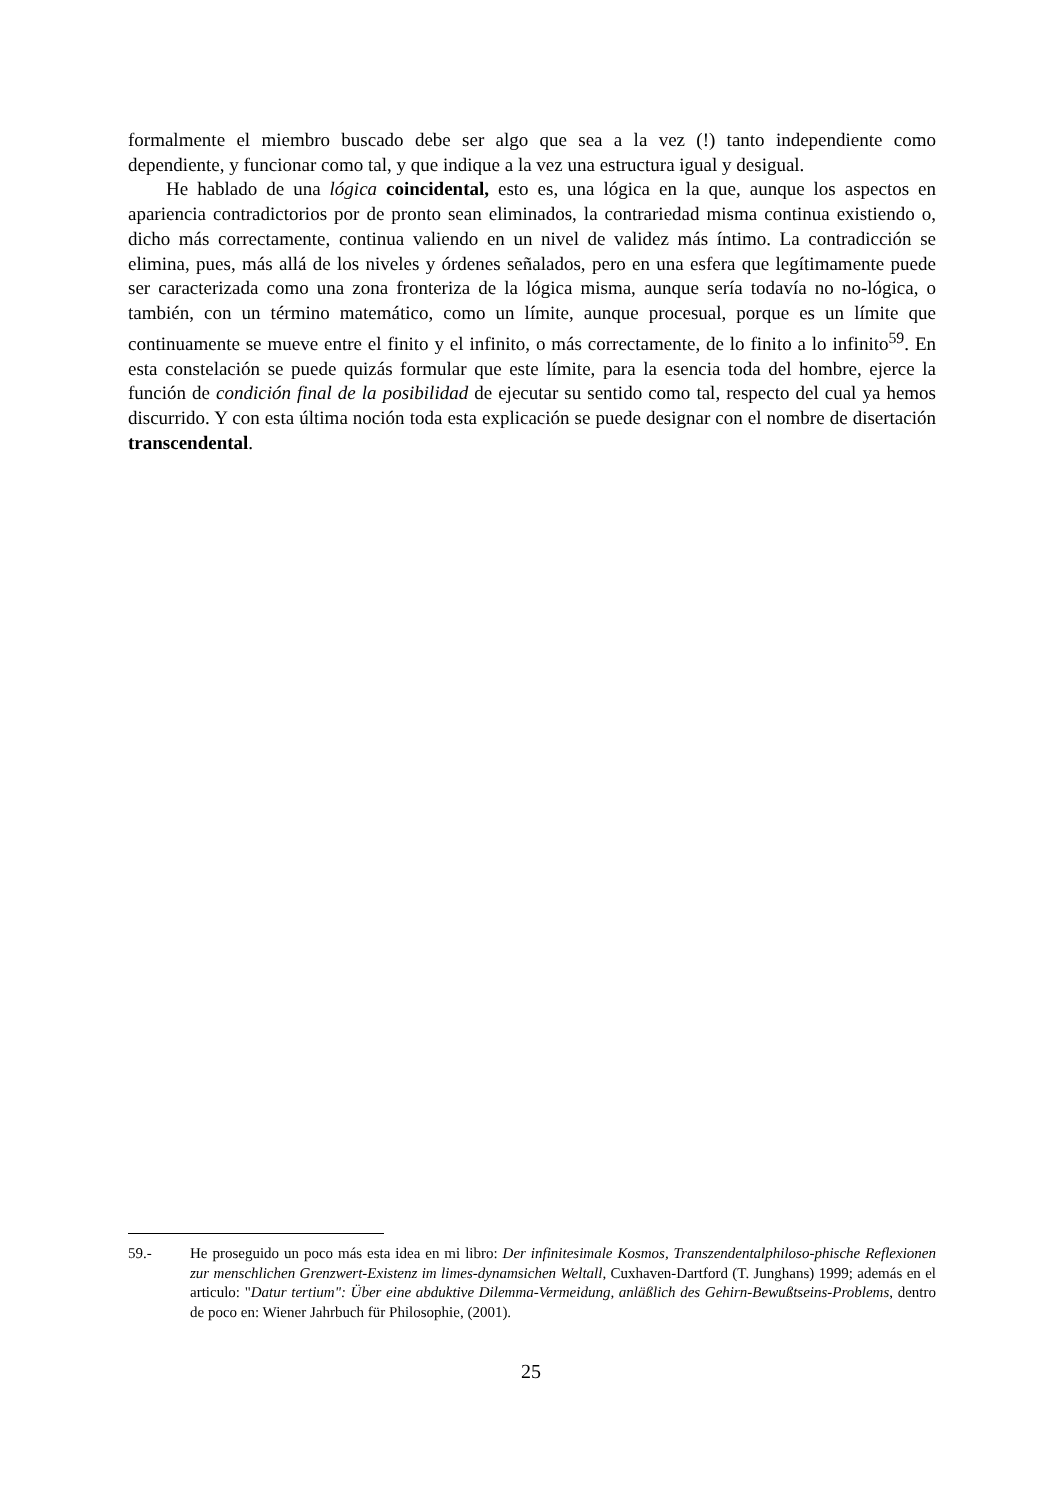formalmente el miembro buscado debe ser algo que sea a la vez (!) tanto independiente como dependiente, y funcionar como tal, y que indique a la vez una estructura igual y desigual.
He hablado de una lógica coincidental, esto es, una lógica en la que, aunque los aspectos en apariencia contradictorios por de pronto sean eliminados, la contrariedad misma continua existiendo o, dicho más correctamente, continua valiendo en un nivel de validez más íntimo. La contradicción se elimina, pues, más allá de los niveles y órdenes señalados, pero en una esfera que legítimamente puede ser caracterizada como una zona fronteriza de la lógica misma, aunque sería todavía no no-lógica, o también, con un término matemático, como un límite, aunque procesual, porque es un límite que continuamente se mueve entre el finito y el infinito, o más correctamente, de lo finito a lo infinito<sup>59</sup>. En esta constelación se puede quizás formular que este límite, para la esencia toda del hombre, ejerce la función de condición final de la posibilidad de ejecutar su sentido como tal, respecto del cual ya hemos discurrido. Y con esta última noción toda esta explicación se puede designar con el nombre de disertación transcendental.
59.- He proseguido un poco más esta idea en mi libro: Der infinitesimale Kosmos, Transzendentalphiloso-phische Reflexionen zur menschlichen Grenzwert-Existenz im limes-dynamsichen Weltall, Cuxhaven-Dartford (T. Junghans) 1999; además en el articulo: "Datur tertium": Über eine abduktive Dilemma-Vermeidung, anläßlich des Gehirn-Bewußtseins-Problems, dentro de poco en: Wiener Jahrbuch für Philosophie, (2001).
25